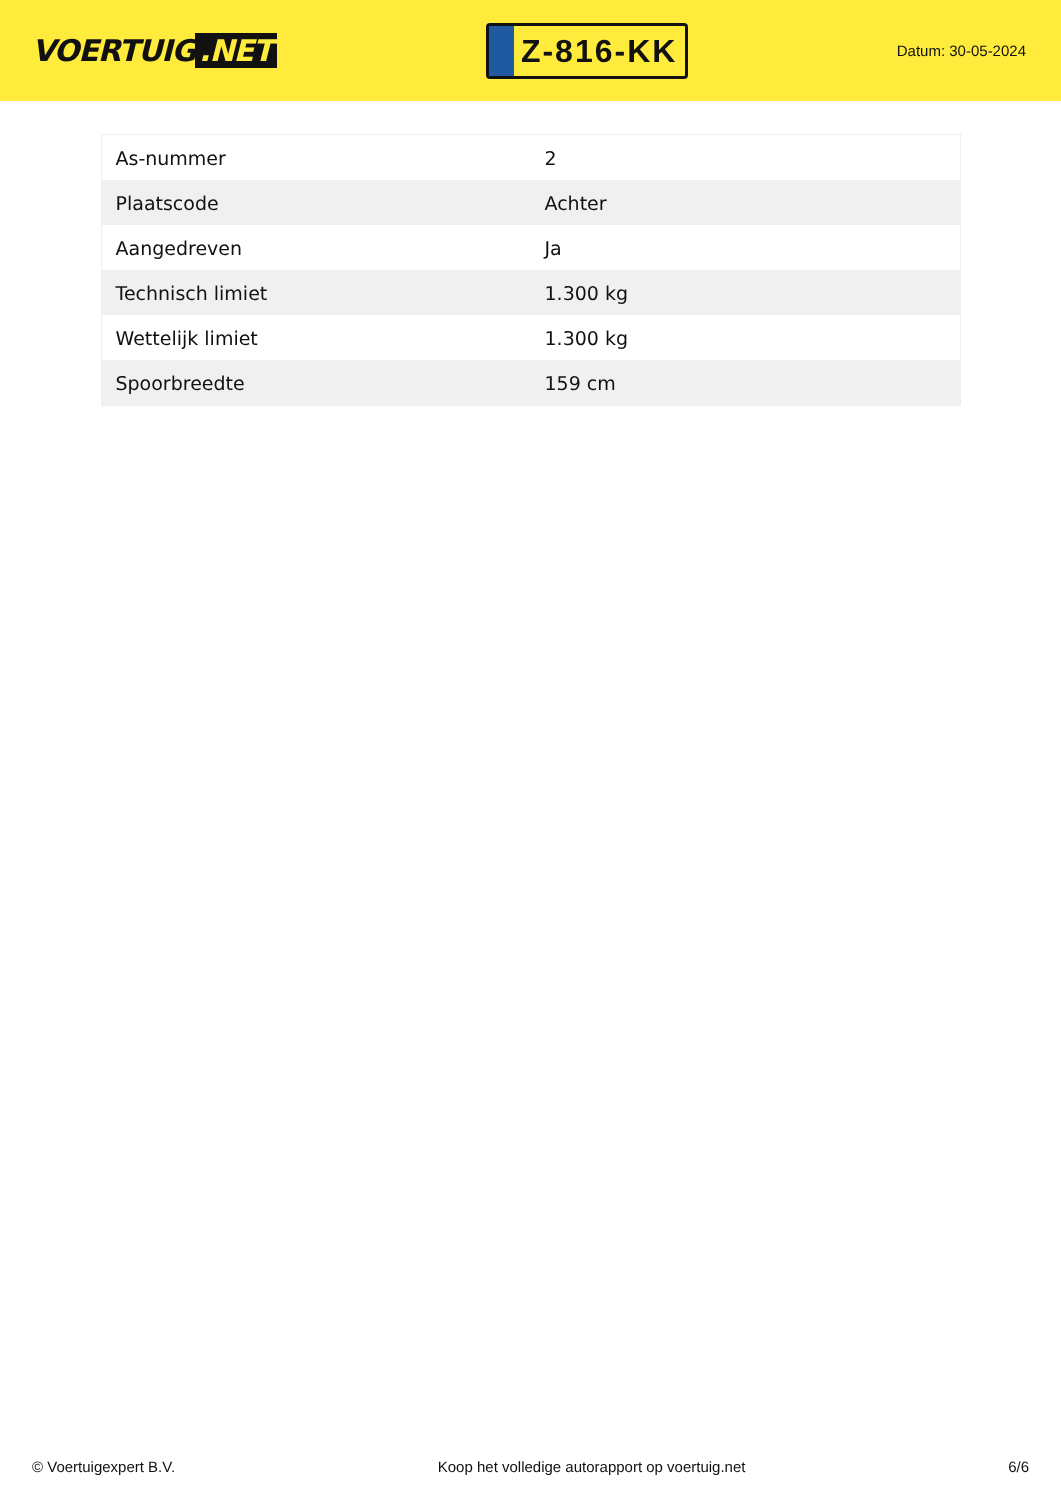VOERTUIG.NET
Z-816-KK
Datum: 30-05-2024
| As-nummer | 2 |
| Plaatscode | Achter |
| Aangedreven | Ja |
| Technisch limiet | 1.300 kg |
| Wettelijk limiet | 1.300 kg |
| Spoorbreedte | 159 cm |
© Voertuigexpert B.V. Koop het volledige autorapport op voertuig.net 6/6